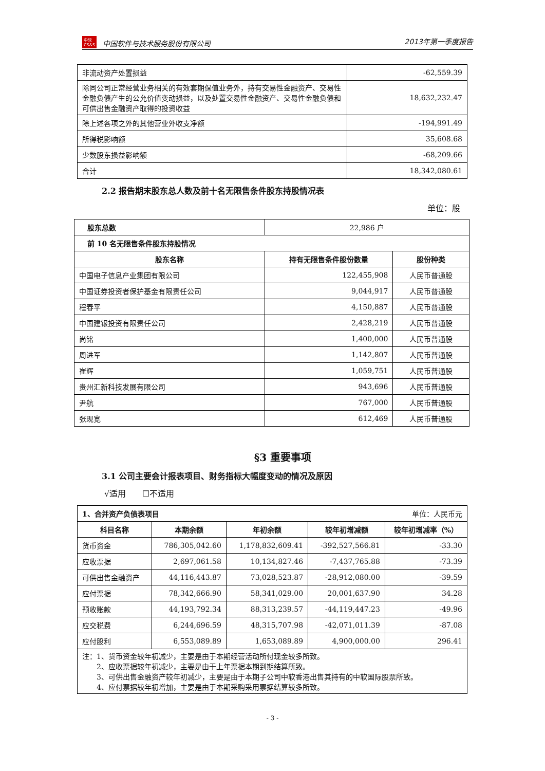中软
CS&S 中国软件与技术服务股份有限公司 2013年第一季度报告
| 非流动资产处置损益 | -62,559.39 |
| 除同公司正常经营业务相关的有效套期保值业务外，持有交易性金融资产、交易性金融负债产生的公允价值变动损益，以及处置交易性金融资产、交易性金融负债和可供出售金融资产取得的投资收益 | 18,632,232.47 |
| 除上述各项之外的其他营业外收支净额 | -194,991.49 |
| 所得税影响额 | 35,608.68 |
| 少数股东损益影响额 | -68,209.66 |
| 合计 | 18,342,080.61 |
2.2 报告期末股东总人数及前十名无限售条件股东持股情况表
单位：股
| 股东总数 | 22,986 户 | |
| 前 10 名无限售条件股东持股情况 | | |
| 股东名称 | 持有无限售条件股份数量 | 股份种类 |
| 中国电子信息产业集团有限公司 | 122,455,908 | 人民币普通股 |
| 中国证券投资者保护基金有限责任公司 | 9,044,917 | 人民币普通股 |
| 程春平 | 4,150,887 | 人民币普通股 |
| 中国建银投资有限责任公司 | 2,428,219 | 人民币普通股 |
| 尚铭 | 1,400,000 | 人民币普通股 |
| 周进军 | 1,142,807 | 人民币普通股 |
| 崔辉 | 1,059,751 | 人民币普通股 |
| 贵州汇新科技发展有限公司 | 943,696 | 人民币普通股 |
| 尹航 | 767,000 | 人民币普通股 |
| 张现宽 | 612,469 | 人民币普通股 |
§3 重要事项
3.1 公司主要会计报表项目、财务指标大幅度变动的情况及原因
√适用　　☐不适用
| 1、合并资产负债表项目 单位：人民币元 | | | | |
| --- | --- | --- | --- | --- |
| 科目名称 | 本期余额 | 年初余额 | 较年初增减额 | 较年初增减率（%） |
| 货币资金 | 786,305,042.60 | 1,178,832,609.41 | -392,527,566.81 | -33.30 |
| 应收票据 | 2,697,061.58 | 10,134,827.46 | -7,437,765.88 | -73.39 |
| 可供出售金融资产 | 44,116,443.87 | 73,028,523.87 | -28,912,080.00 | -39.59 |
| 应付票据 | 78,342,666.90 | 58,341,029.00 | 20,001,637.90 | 34.28 |
| 预收账款 | 44,193,792.34 | 88,313,239.57 | -44,119,447.23 | -49.96 |
| 应交税费 | 6,244,696.59 | 48,315,707.98 | -42,071,011.39 | -87.08 |
| 应付股利 | 6,553,089.89 | 1,653,089.89 | 4,900,000.00 | 296.41 |
| 注：1、货币资金较年初减少，主要是由于本期经营活动所付现金较多所致。 2、应收票据较年初减少，主要是由于上年票据本期到期结算所致。 3、可供出售金融资产较年初减少，主要是由于本期子公司中软香港出售其持有的中软国际股票所致。 4、应付票据较年初增加，主要是由于本期采购采用票据结算较多所致。 | | | | |
- 3 -